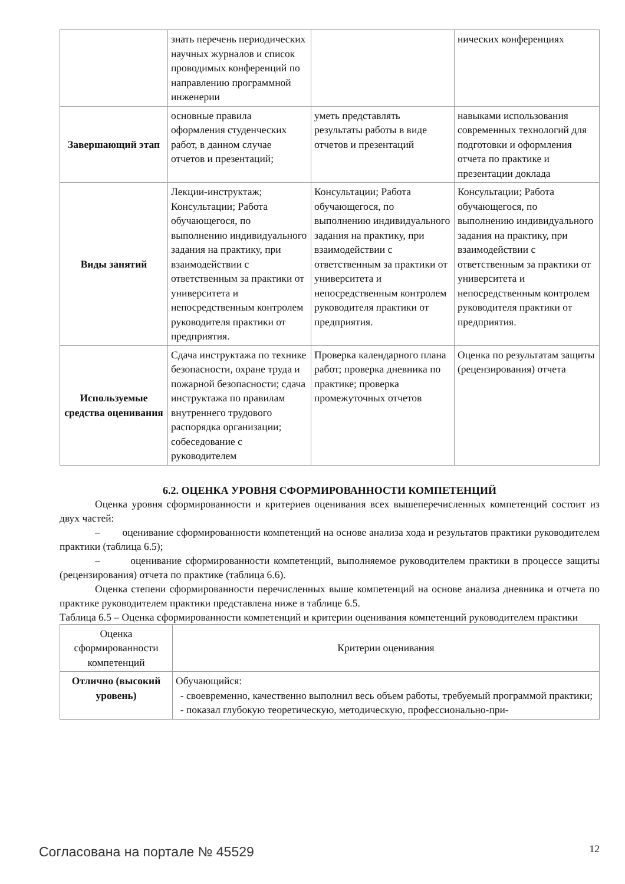| | знать перечень периодических научных журналов и список проводимых конференций по направлению программной инженерии | | нических конференциях |
| Завершающий этап | основные правила оформления студенческих работ, в данном случае отчетов и презентаций; | уметь представлять результаты работы в виде отчетов и презентаций | навыками использования современных технологий для подготовки и оформления отчета по практике и презентации доклада |
| Виды занятий | Лекции-инструктаж; Консультации; Работа обучающегося, по выполнению индивидуального задания на практику, при взаимодействии с ответственным за практики от университета и непосредственным контролем руководителя практики от предприятия. | Консультации; Работа обучающегося, по выполнению индивидуального задания на практику, при взаимодействии с ответственным за практики от университета и непосредственным контролем руководителя практики от предприятия. | Консультации; Работа обучающегося, по выполнению индивидуального задания на практику, при взаимодействии с ответственным за практики от университета и непосредственным контролем руководителя практики от предприятия. |
| Используемые средства оценивания | Сдача инструктажа по технике безопасности, охране труда и пожарной безопасности; сдача инструктажа по правилам внутреннего трудового распорядка организации; собеседование с руководителем | Проверка календарного плана работ; проверка дневника по практике; проверка промежуточных отчетов | Оценка по результатам защиты (рецензирования) отчета |
6.2. ОЦЕНКА УРОВНЯ СФОРМИРОВАННОСТИ КОМПЕТЕНЦИЙ
Оценка уровня сформированности и критериев оценивания всех вышеперечисленных компетенций состоит из двух частей:
– оценивание сформированности компетенций на основе анализа хода и результатов практики руководителем практики (таблица 6.5);
– оценивание сформированности компетенций, выполняемое руководителем практики в процессе защиты (рецензирования) отчета по практике (таблица 6.6).
Оценка степени сформированности перечисленных выше компетенций на основе анализа дневника и отчета по практике руководителем практики представлена ниже в таблице 6.5.
Таблица 6.5 – Оценка сформированности компетенций и критерии оценивания компетенций руководителем практики
| Оценка сформированности компетенций | Критерии оценивания |
| --- | --- |
| Отлично (высокий уровень) | Обучающийся: своевременно, качественно выполнил весь объем работы, требуемый программой практики; показал глубокую теоретическую, методическую, профессионально-при- |
Согласована на портале № 45529 12